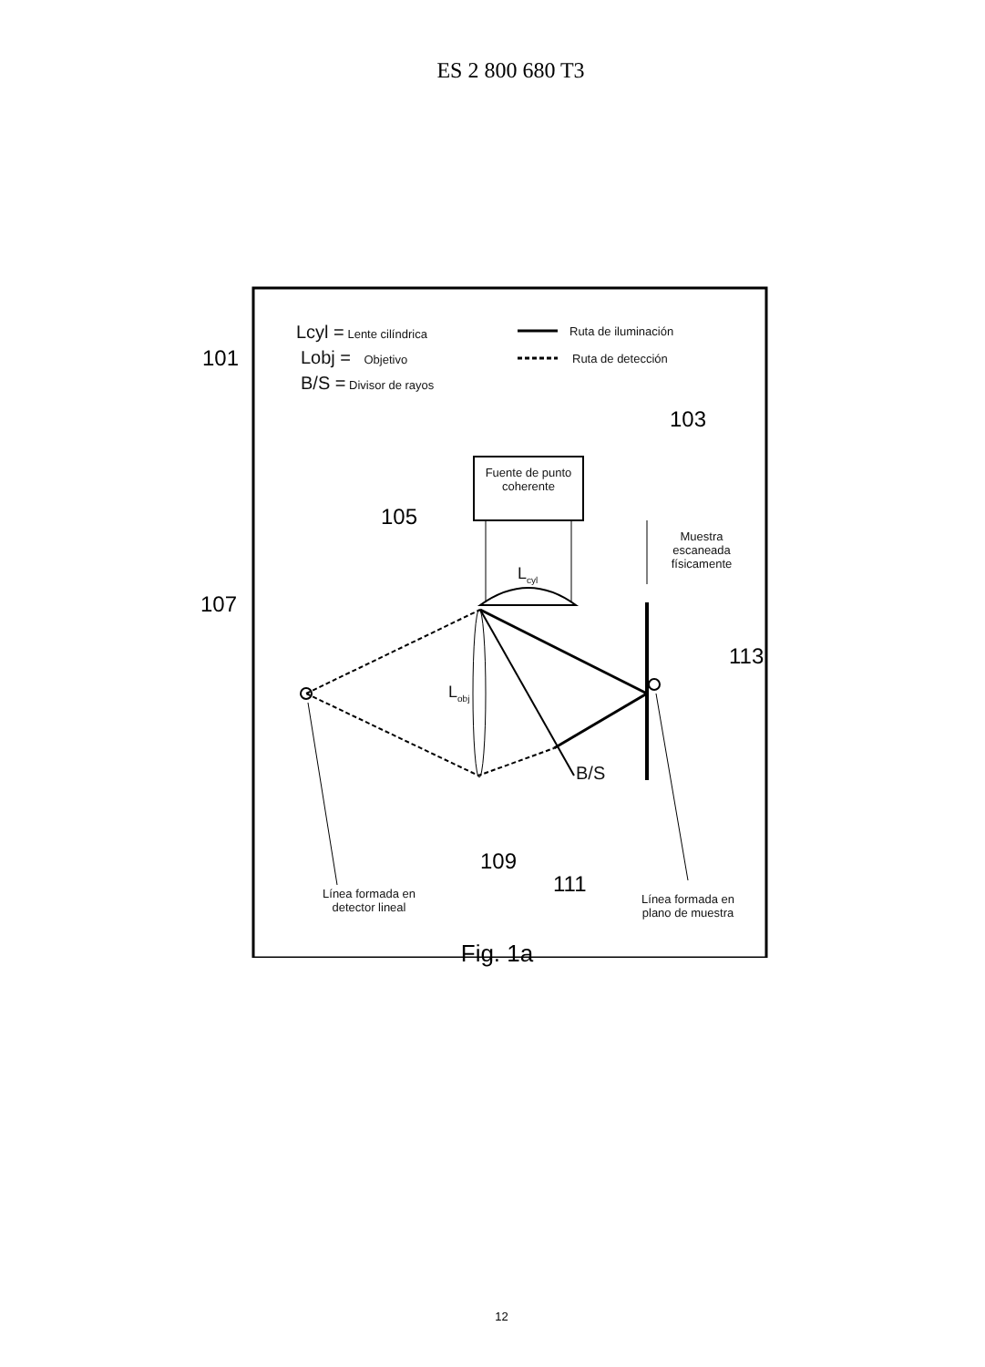ES 2 800 680 T3
Lcyl = Lente cilíndrica
Lobj = Objetivo
B/S = Divisor de rayos
Ruta de iluminación
Ruta de detección
101
103
Fuente de punto coherente
105
Muestra escaneada físicamente
L<sub>cyl</sub>
107
113
L<sub>obj</sub>
B/S
109
111
Línea formada en detector lineal
Línea formada en plano de muestra
Fig. 1a
12